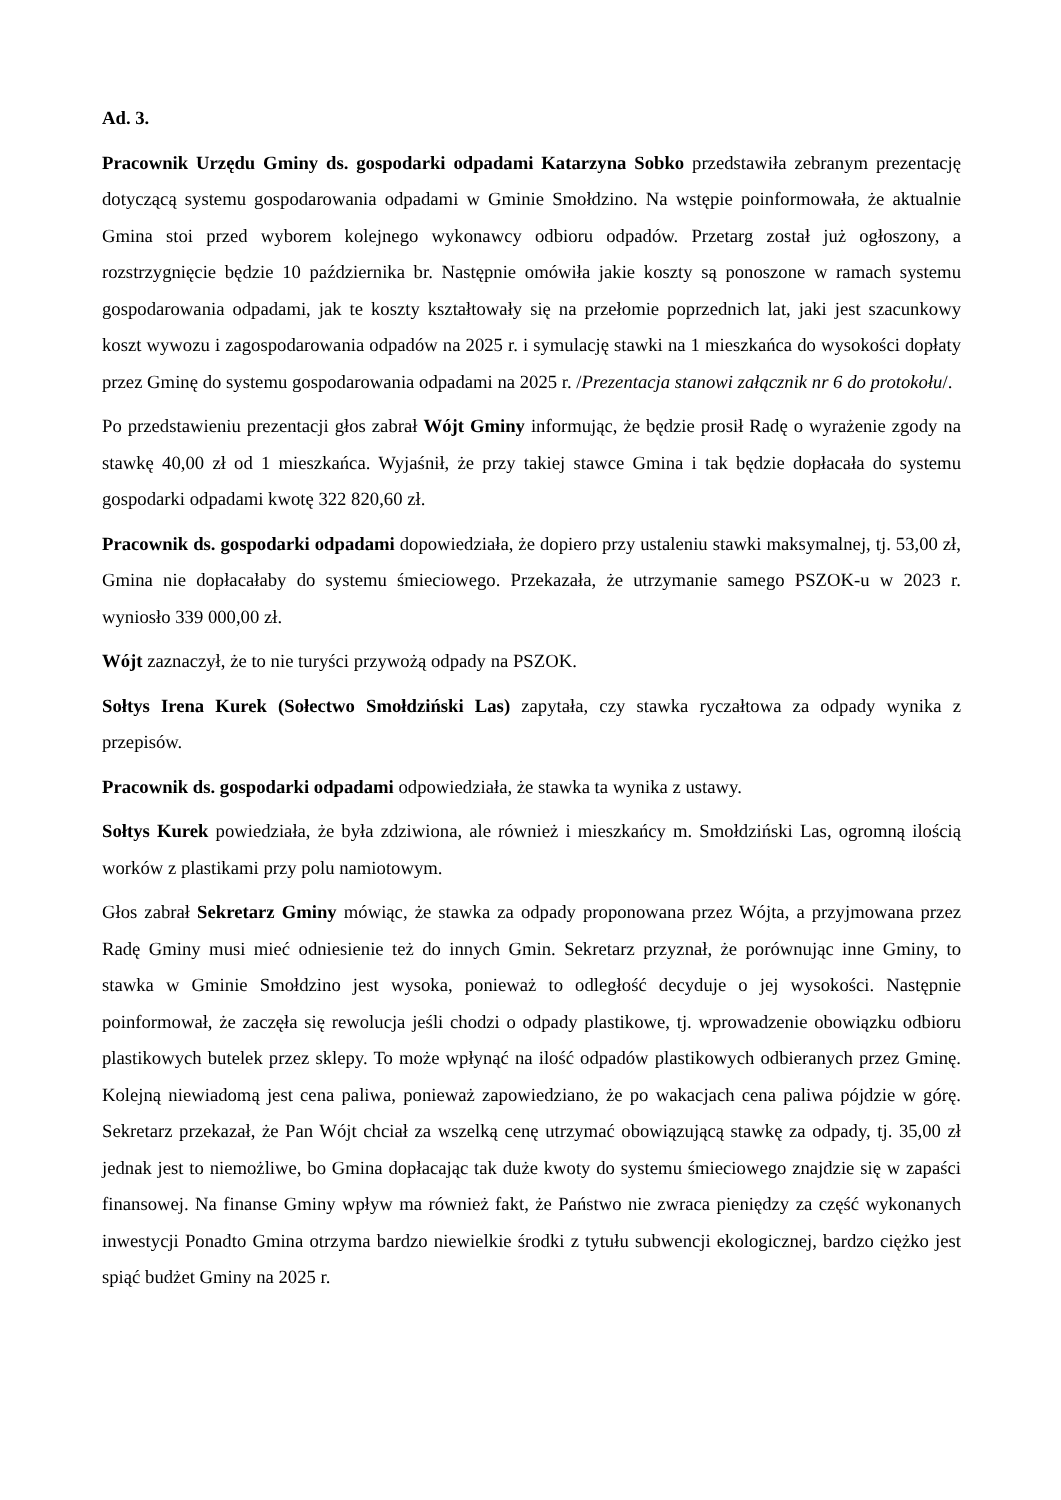Ad. 3.
Pracownik Urzędu Gminy ds. gospodarki odpadami Katarzyna Sobko przedstawiła zebranym prezentację dotyczącą systemu gospodarowania odpadami w Gminie Smołdzino. Na wstępie poinformowała, że aktualnie Gmina stoi przed wyborem kolejnego wykonawcy odbioru odpadów. Przetarg został już ogłoszony, a rozstrzygnięcie będzie 10 października br. Następnie omówiła jakie koszty są ponoszone w ramach systemu gospodarowania odpadami, jak te koszty kształtowały się na przełomie poprzednich lat, jaki jest szacunkowy koszt wywozu i zagospodarowania odpadów na 2025 r. i symulację stawki na 1 mieszkańca do wysokości dopłaty przez Gminę do systemu gospodarowania odpadami na 2025 r. /Prezentacja stanowi załącznik nr 6 do protokołu/.
Po przedstawieniu prezentacji głos zabrał Wójt Gminy informując, że będzie prosił Radę o wyrażenie zgody na stawkę 40,00 zł od 1 mieszkańca. Wyjaśnił, że przy takiej stawce Gmina i tak będzie dopłacała do systemu gospodarki odpadami kwotę 322 820,60 zł.
Pracownik ds. gospodarki odpadami dopowiedziała, że dopiero przy ustaleniu stawki maksymalnej, tj. 53,00 zł, Gmina nie dopłacałaby do systemu śmieciowego. Przekazała, że utrzymanie samego PSZOK-u w 2023 r. wyniosło 339 000,00 zł.
Wójt zaznaczył, że to nie turyści przywożą odpady na PSZOK.
Sołtys Irena Kurek (Sołectwo Smołdziński Las) zapytała, czy stawka ryczałtowa za odpady wynika z przepisów.
Pracownik ds. gospodarki odpadami odpowiedziała, że stawka ta wynika z ustawy.
Sołtys Kurek powiedziała, że była zdziwiona, ale również i mieszkańcy m. Smołdziński Las, ogromną ilością worków z plastikami przy polu namiotowym.
Głos zabrał Sekretarz Gminy mówiąc, że stawka za odpady proponowana przez Wójta, a przyjmowana przez Radę Gminy musi mieć odniesienie też do innych Gmin. Sekretarz przyznał, że porównując inne Gminy, to stawka w Gminie Smołdzino jest wysoka, ponieważ to odległość decyduje o jej wysokości. Następnie poinformował, że zaczęła się rewolucja jeśli chodzi o odpady plastikowe, tj. wprowadzenie obowiązku odbioru plastikowych butelek przez sklepy. To może wpłynąć na ilość odpadów plastikowych odbieranych przez Gminę. Kolejną niewiadomą jest cena paliwa, ponieważ zapowiedziano, że po wakacjach cena paliwa pójdzie w górę. Sekretarz przekazał, że Pan Wójt chciał za wszelką cenę utrzymać obowiązującą stawkę za odpady, tj. 35,00 zł jednak jest to niemożliwe, bo Gmina dopłacając tak duże kwoty do systemu śmieciowego znajdzie się w zapaści finansowej. Na finanse Gminy wpływ ma również fakt, że Państwo nie zwraca pieniędzy za część wykonanych inwestycji Ponadto Gmina otrzyma bardzo niewielkie środki z tytułu subwencji ekologicznej, bardzo ciężko jest spiąć budżet Gminy na 2025 r.